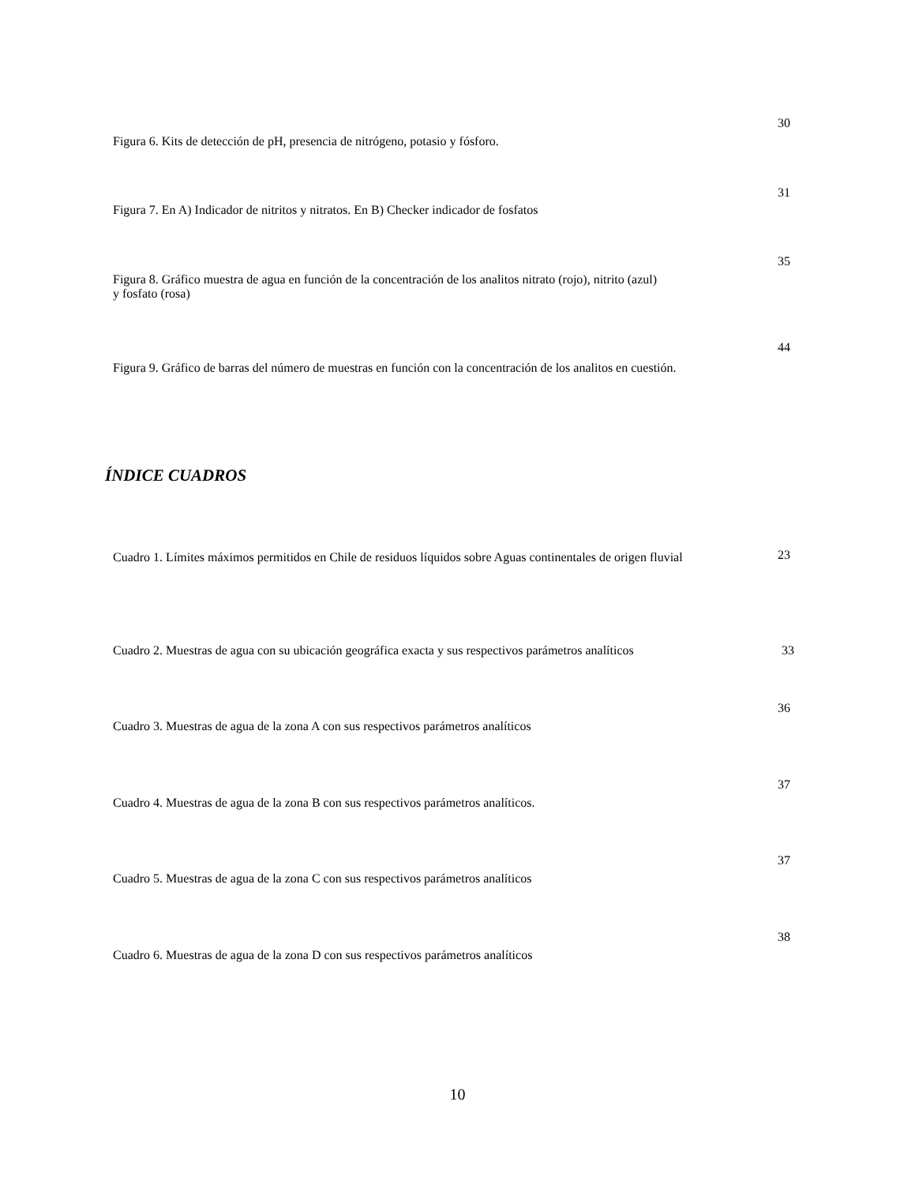30
Figura 6. Kits de detección de pH, presencia de nitrógeno, potasio y fósforo.
31
Figura 7. En A) Indicador de nitritos y nitratos. En B) Checker indicador de fosfatos
35
Figura 8. Gráfico muestra de agua en función de la concentración de los analitos nitrato (rojo), nitrito (azul) y fosfato (rosa)
44
Figura 9. Gráfico de barras del número de muestras en función con la concentración de los analitos en cuestión.
ÍNDICE CUADROS
Cuadro 1. Límites máximos permitidos en Chile de residuos líquidos sobre Aguas continentales de origen fluvial
23
Cuadro 2. Muestras de agua con su ubicación geográfica exacta y sus respectivos parámetros analíticos
33
36
Cuadro 3. Muestras de agua de la zona A con sus respectivos parámetros analíticos
37
Cuadro 4. Muestras de agua de la zona B con sus respectivos parámetros analíticos.
37
Cuadro 5. Muestras de agua de la zona C con sus respectivos parámetros analíticos
38
Cuadro 6. Muestras de agua de la zona D con sus respectivos parámetros analíticos
10